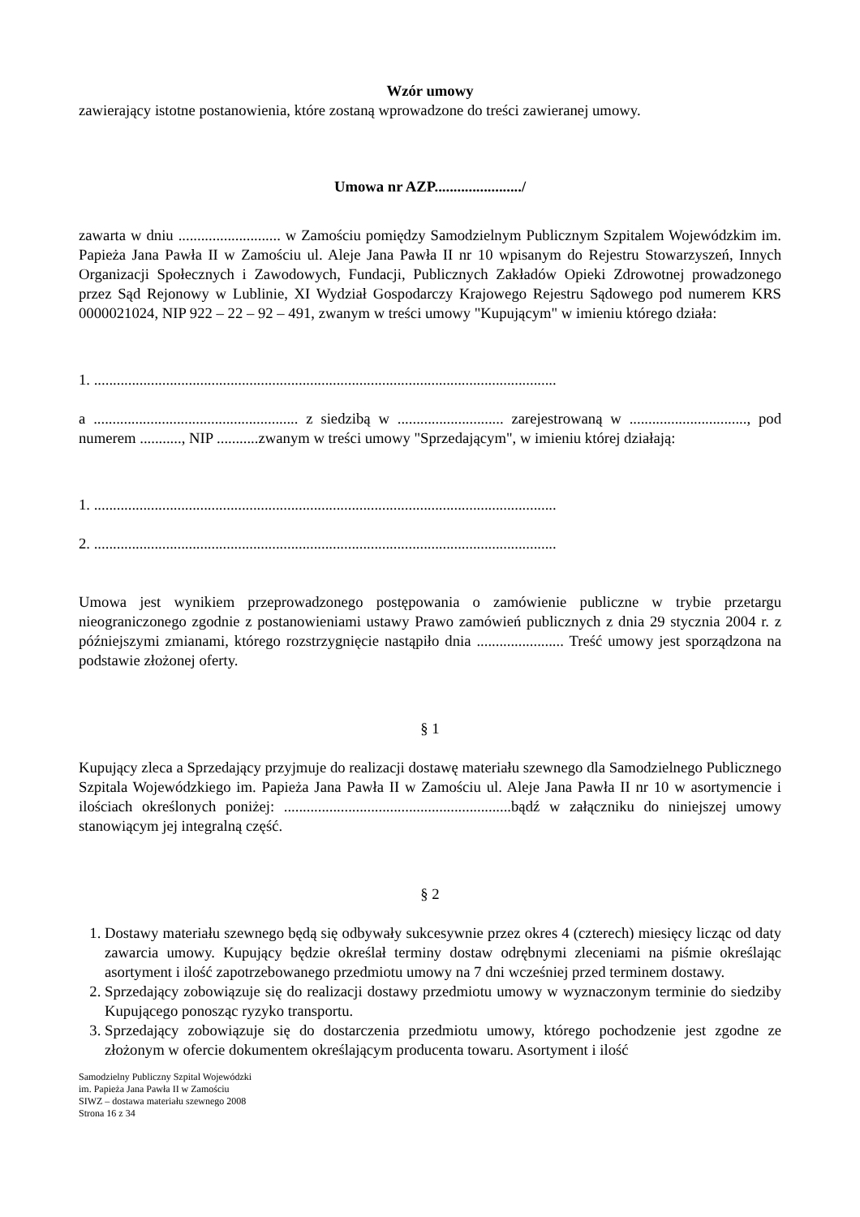Wzór umowy
zawierający istotne postanowienia, które zostaną wprowadzone do treści zawieranej umowy.
Umowa nr AZP......................./
zawarta w dniu ........................... w Zamościu pomiędzy Samodzielnym Publicznym Szpitalem Wojewódzkim im. Papieża Jana Pawła II w Zamościu ul. Aleje Jana Pawła II nr 10 wpisanym do Rejestru Stowarzyszeń, Innych Organizacji Społecznych i Zawodowych, Fundacji, Publicznych Zakładów Opieki Zdrowotnej prowadzonego przez Sąd Rejonowy w Lublinie, XI Wydział Gospodarczy Krajowego Rejestru Sądowego pod numerem KRS 0000021024, NIP 922 – 22 – 92 – 491, zwanym w treści umowy "Kupującym" w imieniu którego działa:
1. ..........................................................................................................................
a ...................................................... z siedzibą w ............................ zarejestrowaną w ..............................., pod numerem ..........., NIP ...........zwanym w treści umowy "Sprzedającym", w imieniu której działają:
1. ..........................................................................................................................
2. ..........................................................................................................................
Umowa jest wynikiem przeprowadzonego postępowania o zamówienie publiczne w trybie przetargu nieograniczonego zgodnie z postanowieniami ustawy Prawo zamówień publicznych z dnia 29 stycznia 2004 r. z późniejszymi zmianami, którego rozstrzygnięcie nastąpiło dnia ....................... Treść umowy jest sporządzona na podstawie złożonej oferty.
§ 1
Kupujący zleca a Sprzedający przyjmuje do realizacji dostawę materiału szewnego dla Samodzielnego Publicznego Szpitala Wojewódzkiego im. Papieża Jana Pawła II w Zamościu ul. Aleje Jana Pawła II nr 10 w asortymencie i ilościach określonych poniżej: ............................................................bądź w załączniku do niniejszej umowy stanowiącym jej integralną część.
§ 2
1. Dostawy materiału szewnego będą się odbywały sukcesywnie przez okres 4 (czterech) miesięcy licząc od daty zawarcia umowy. Kupujący będzie określał terminy dostaw odrębnymi zleceniami na piśmie określając asortyment i ilość zapotrzebowanego przedmiotu umowy na 7 dni wcześniej przed terminem dostawy.
2. Sprzedający zobowiązuje się do realizacji dostawy przedmiotu umowy w wyznaczonym terminie do siedziby Kupującego ponosząc ryzyko transportu.
3. Sprzedający zobowiązuje się do dostarczenia przedmiotu umowy, którego pochodzenie jest zgodne ze złożonym w ofercie dokumentem określającym producenta towaru. Asortyment i ilość
Samodzielny Publiczny Szpital Wojewódzki
im. Papieża Jana Pawła II w Zamościu
SIWZ – dostawa materiału szewnego 2008
Strona 16 z 34